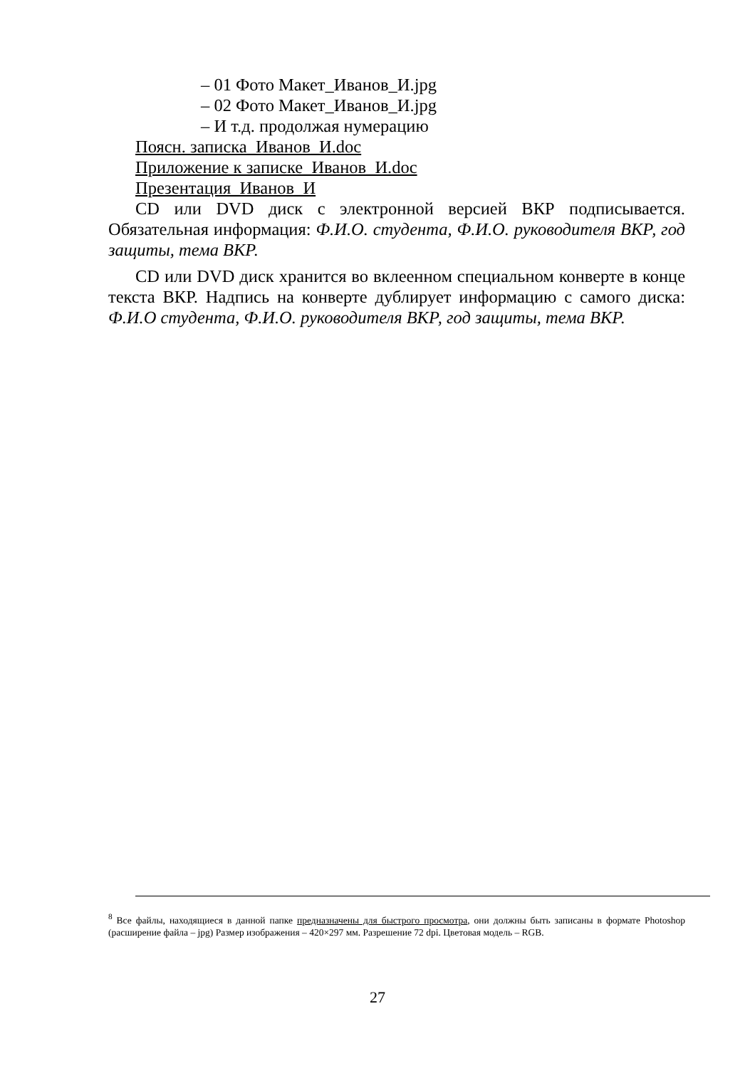– 01 Фото Макет_Иванов_И.jpg
– 02 Фото Макет_Иванов_И.jpg
– И т.д. продолжая нумерацию
Поясн. записка_Иванов_И.doc
Приложение к записке_Иванов_И.doc
Презентация_Иванов_И
CD или DVD диск с электронной версией ВКР подписывается. Обязательная информация: Ф.И.О. студента, Ф.И.О. руководителя ВКР, год защиты, тема ВКР.
CD или DVD диск хранится во вклеенном специальном конверте в конце текста ВКР. Надпись на конверте дублирует информацию с самого диска: Ф.И.О студента, Ф.И.О. руководителя ВКР, год защиты, тема ВКР.
<sup>8</sup> Все файлы, находящиеся в данной папке предназначены для быстрого просмотра, они должны быть записаны в формате Photoshop (расширение файла – jpg) Размер изображения – 420×297 мм. Разрешение 72 dpi. Цветовая модель – RGB.
27